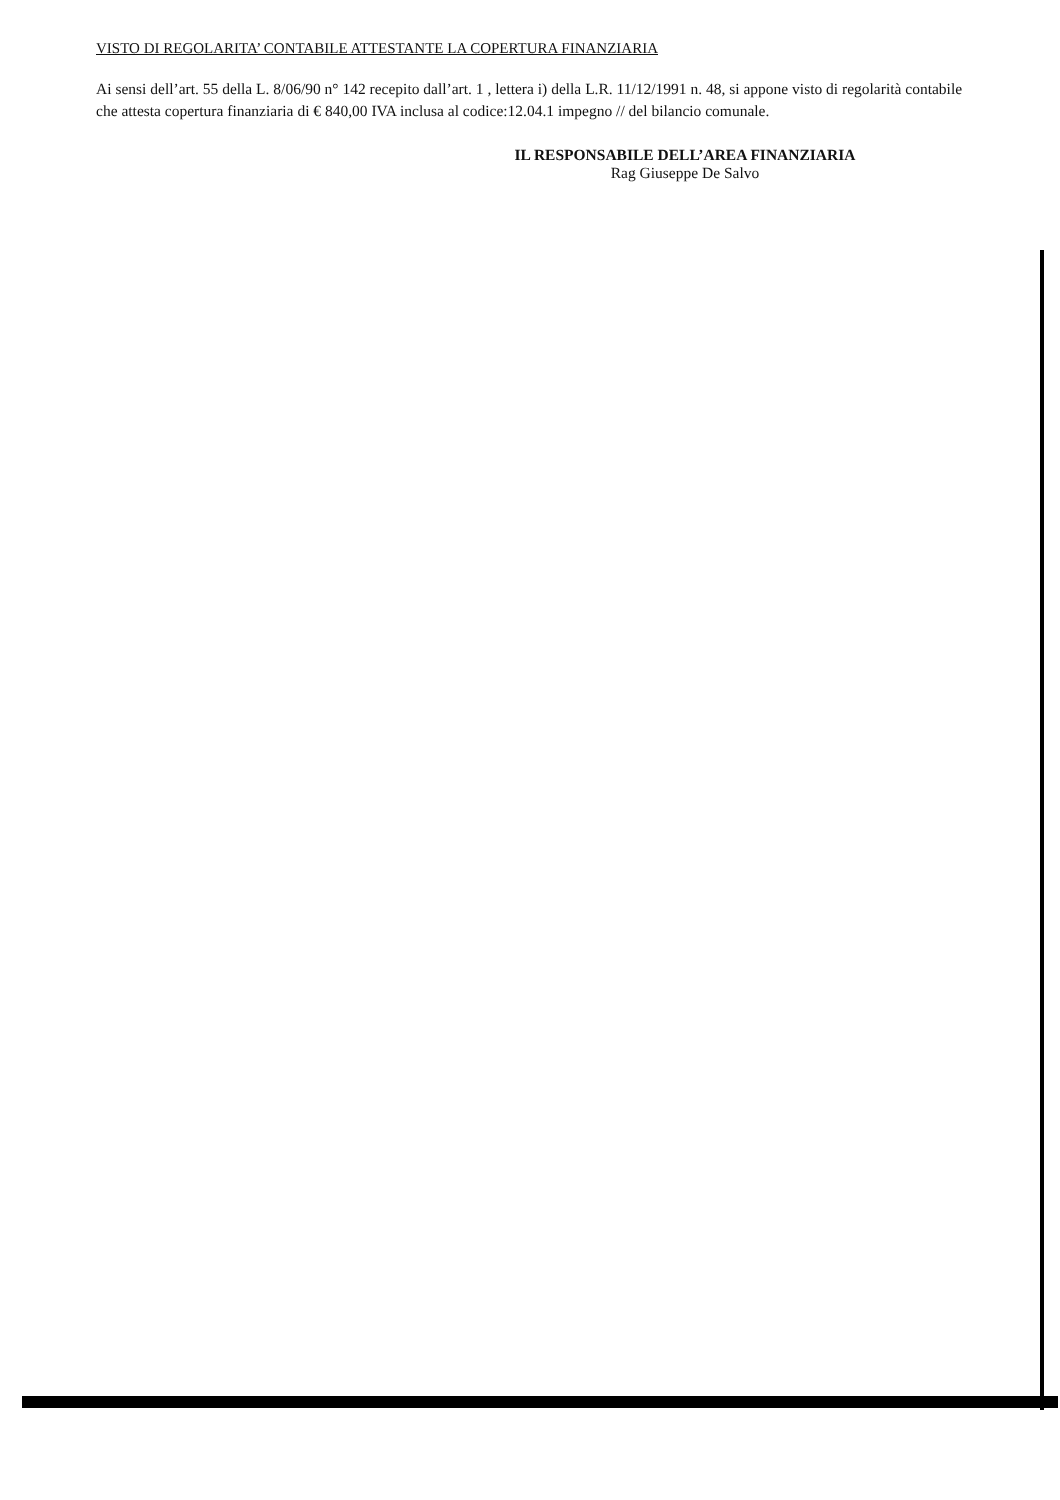VISTO DI REGOLARITA’ CONTABILE ATTESTANTE LA COPERTURA FINANZIARIA
Ai sensi dell’art. 55 della L. 8/06/90 n° 142 recepito dall’art. 1 , lettera i) della L.R. 11/12/1991 n. 48, si appone visto di regolarità contabile che attesta copertura finanziaria di € 840,00 IVA inclusa al codice:12.04.1 impegno // del bilancio comunale.
IL RESPONSABILE DELL’AREA FINANZIARIA
Rag Giuseppe De Salvo